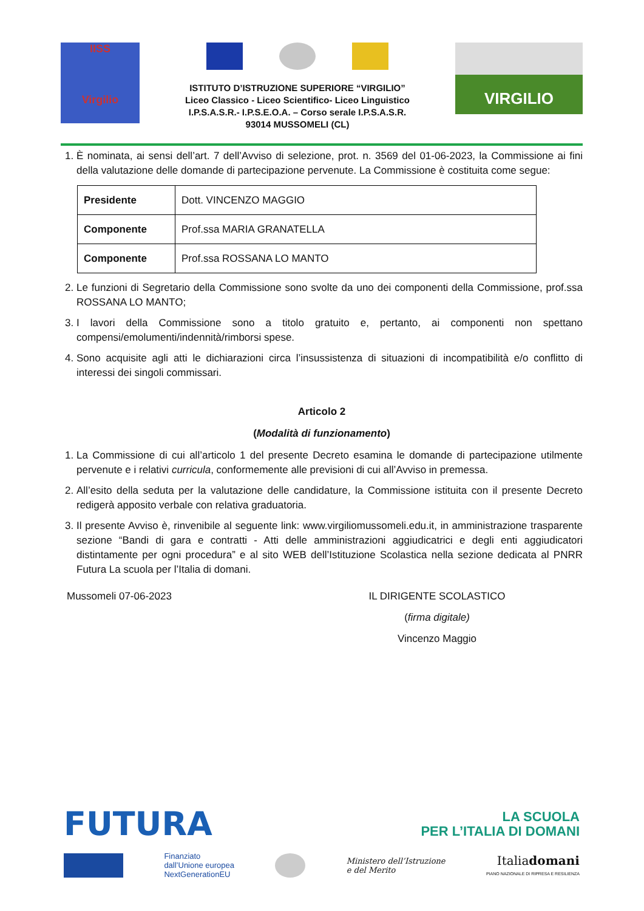IISS
Virgilio
ISTITUTO D’ISTRUZIONE SUPERIORE “VIRGILIO”
Liceo Classico - Liceo Scientifico- Liceo Linguistico
I.P.S.A.S.R.- I.P.S.E.O.A. – Corso serale I.P.S.A.S.R.
93014 MUSSOMELI (CL)
VIRGILIO
1. È nominata, ai sensi dell’art. 7 dell’Avviso di selezione, prot. n. 3569 del 01-06-2023, la Commissione ai fini della valutazione delle domande di partecipazione pervenute. La Commissione è costituita come segue:
| Presidente | Dott. VINCENZO MAGGIO |
| Componente | Prof.ssa MARIA GRANATELLA |
| Componente | Prof.ssa ROSSANA LO MANTO |
2. Le funzioni di Segretario della Commissione sono svolte da uno dei componenti della Commissione, prof.ssa ROSSANA LO MANTO;
3. I lavori della Commissione sono a titolo gratuito e, pertanto, ai componenti non spettano compensi/emolumenti/indennità/rimborsi spese.
4. Sono acquisite agli atti le dichiarazioni circa l’insussistenza di situazioni di incompatibilità e/o conflitto di interessi dei singoli commissari.
Articolo 2
(Modalità di funzionamento)
1. La Commissione di cui all’articolo 1 del presente Decreto esamina le domande di partecipazione utilmente pervenute e i relativi curricula, conformemente alle previsioni di cui all’Avviso in premessa.
2. All’esito della seduta per la valutazione delle candidature, la Commissione istituita con il presente Decreto redigerà apposito verbale con relativa graduatoria.
3. Il presente Avviso è, rinvenibile al seguente link: www.virgiliomussomeli.edu.it, in amministrazione trasparente sezione “Bandi di gara e contratti - Atti delle amministrazioni aggiudicatrici e degli enti aggiudicatori distintamente per ogni procedura” e al sito WEB dell’Istituzione Scolastica nella sezione dedicata al PNRR Futura La scuola per l’Italia di domani.
Mussomeli 07-06-2023 IL DIRIGENTE SCOLASTICO
(firma digitale)
Vincenzo Maggio
FUTURA
LA SCUOLA
PER L’ITALIA DI DOMANI
Finanziato
dall’Unione europea
NextGenerationEU
Ministero dell’Istruzione
e del Merito
Italiadomani
PIANO NAZIONALE DI RIPRESA E RESILIENZA